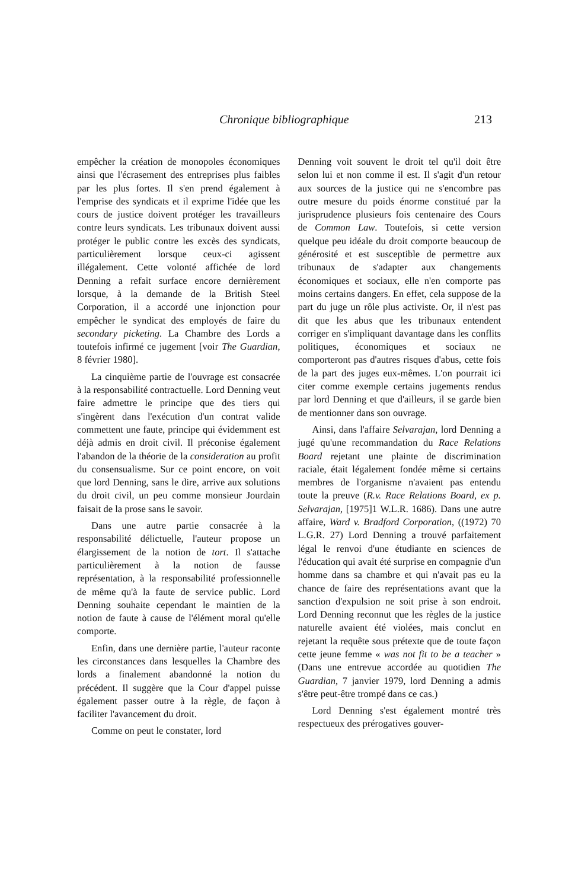Chronique bibliographique 213
empêcher la création de monopoles économiques ainsi que l'écrasement des entreprises plus faibles par les plus fortes. Il s'en prend également à l'emprise des syndicats et il exprime l'idée que les cours de justice doivent protéger les travailleurs contre leurs syndicats. Les tribunaux doivent aussi protéger le public contre les excès des syndicats, particulièrement lorsque ceux-ci agissent illégalement. Cette volonté affichée de lord Denning a refait surface encore dernièrement lorsque, à la demande de la British Steel Corporation, il a accordé une injonction pour empêcher le syndicat des employés de faire du secondary picketing. La Chambre des Lords a toutefois infirmé ce jugement [voir The Guardian, 8 février 1980].
La cinquième partie de l'ouvrage est consacrée à la responsabilité contractuelle. Lord Denning veut faire admettre le principe que des tiers qui s'ingèrent dans l'exécution d'un contrat valide commettent une faute, principe qui évidemment est déjà admis en droit civil. Il préconise également l'abandon de la théorie de la consideration au profit du consensualisme. Sur ce point encore, on voit que lord Denning, sans le dire, arrive aux solutions du droit civil, un peu comme monsieur Jourdain faisait de la prose sans le savoir.
Dans une autre partie consacrée à la responsabilité délictuelle, l'auteur propose un élargissement de la notion de tort. Il s'attache particulièrement à la notion de fausse représentation, à la responsabilité professionnelle de même qu'à la faute de service public. Lord Denning souhaite cependant le maintien de la notion de faute à cause de l'élément moral qu'elle comporte.
Enfin, dans une dernière partie, l'auteur raconte les circonstances dans lesquelles la Chambre des lords a finalement abandonné la notion du précédent. Il suggère que la Cour d'appel puisse également passer outre à la règle, de façon à faciliter l'avancement du droit.
Comme on peut le constater, lord
Denning voit souvent le droit tel qu'il doit être selon lui et non comme il est. Il s'agit d'un retour aux sources de la justice qui ne s'encombre pas outre mesure du poids énorme constitué par la jurisprudence plusieurs fois centenaire des Cours de Common Law. Toutefois, si cette version quelque peu idéale du droit comporte beaucoup de générosité et est susceptible de permettre aux tribunaux de s'adapter aux changements économiques et sociaux, elle n'en comporte pas moins certains dangers. En effet, cela suppose de la part du juge un rôle plus activiste. Or, il n'est pas dit que les abus que les tribunaux entendent corriger en s'impliquant davantage dans les conflits politiques, économiques et sociaux ne comporteront pas d'autres risques d'abus, cette fois de la part des juges eux-mêmes. L'on pourrait ici citer comme exemple certains jugements rendus par lord Denning et que d'ailleurs, il se garde bien de mentionner dans son ouvrage.
Ainsi, dans l'affaire Selvarajan, lord Denning a jugé qu'une recommandation du Race Relations Board rejetant une plainte de discrimination raciale, était légalement fondée même si certains membres de l'organisme n'avaient pas entendu toute la preuve (R.v. Race Relations Board, ex p. Selvarajan, [1975]1 W.L.R. 1686). Dans une autre affaire, Ward v. Bradford Corporation, ((1972) 70 L.G.R. 27) Lord Denning a trouvé parfaitement légal le renvoi d'une étudiante en sciences de l'éducation qui avait été surprise en compagnie d'un homme dans sa chambre et qui n'avait pas eu la chance de faire des représentations avant que la sanction d'expulsion ne soit prise à son endroit. Lord Denning reconnut que les règles de la justice naturelle avaient été violées, mais conclut en rejetant la requête sous prétexte que de toute façon cette jeune femme « was not fit to be a teacher » (Dans une entrevue accordée au quotidien The Guardian, 7 janvier 1979, lord Denning a admis s'être peut-être trompé dans ce cas.)
Lord Denning s'est également montré très respectueux des prérogatives gouver-